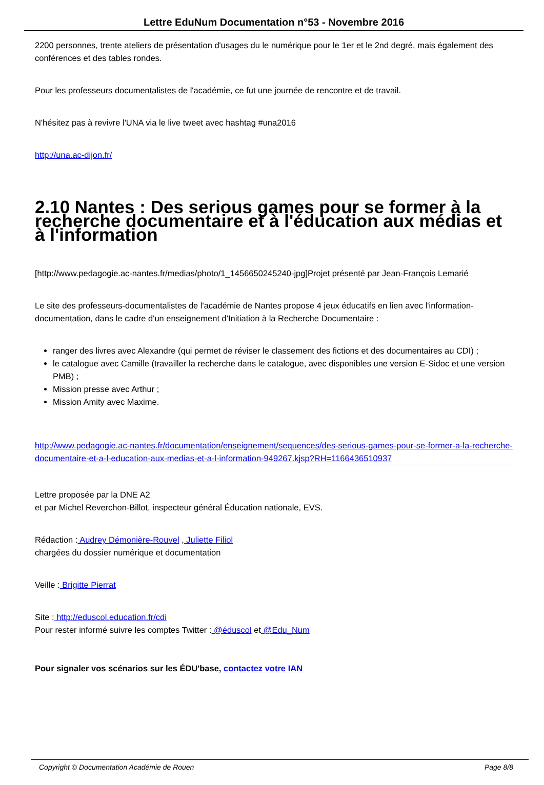Lettre EduNum Documentation n°53 - Novembre 2016
2200 personnes, trente ateliers de présentation d'usages du le numérique pour le 1er et le 2nd degré, mais également des conférences et des tables rondes.
Pour les professeurs documentalistes de l'académie, ce fut une journée de rencontre et de travail.
N'hésitez pas à revivre l'UNA via le live tweet avec hashtag #una2016
http://una.ac-dijon.fr/
2.10 Nantes : Des serious games pour se former à la recherche documentaire et à l'éducation aux médias et à l'information
[http://www.pedagogie.ac-nantes.fr/medias/photo/1_1456650245240-jpg]Projet présenté par Jean-François Lemarié
Le site des professeurs-documentalistes de l'académie de Nantes propose 4 jeux éducatifs en lien avec l'information-documentation, dans le cadre d'un enseignement d'Initiation à la Recherche Documentaire :
ranger des livres avec Alexandre (qui permet de réviser le classement des fictions et des documentaires au CDI) ;
le catalogue avec Camille (travailler la recherche dans le catalogue, avec disponibles une version E-Sidoc et une version PMB) ;
Mission presse avec Arthur ;
Mission Amity avec Maxime.
http://www.pedagogie.ac-nantes.fr/documentation/enseignement/sequences/des-serious-games-pour-se-former-a-la-recherche-documentaire-et-a-l-education-aux-medias-et-a-l-information-949267.kjsp?RH=1166436510937
Lettre proposée par la DNE A2
et par Michel Reverchon-Billot, inspecteur général Éducation nationale, EVS.
Rédaction : Audrey Démonière-Rouvel , Juliette Filiol
chargées du dossier numérique et documentation
Veille : Brigitte Pierrat
Site : http://eduscol.education.fr/cdi
Pour rester informé suivre les comptes Twitter : @éduscol et @Edu_Num
Pour signaler vos scénarios sur les ÉDU'base, contactez votre IAN
Copyright © Documentation Académie de Rouen Page 8/8